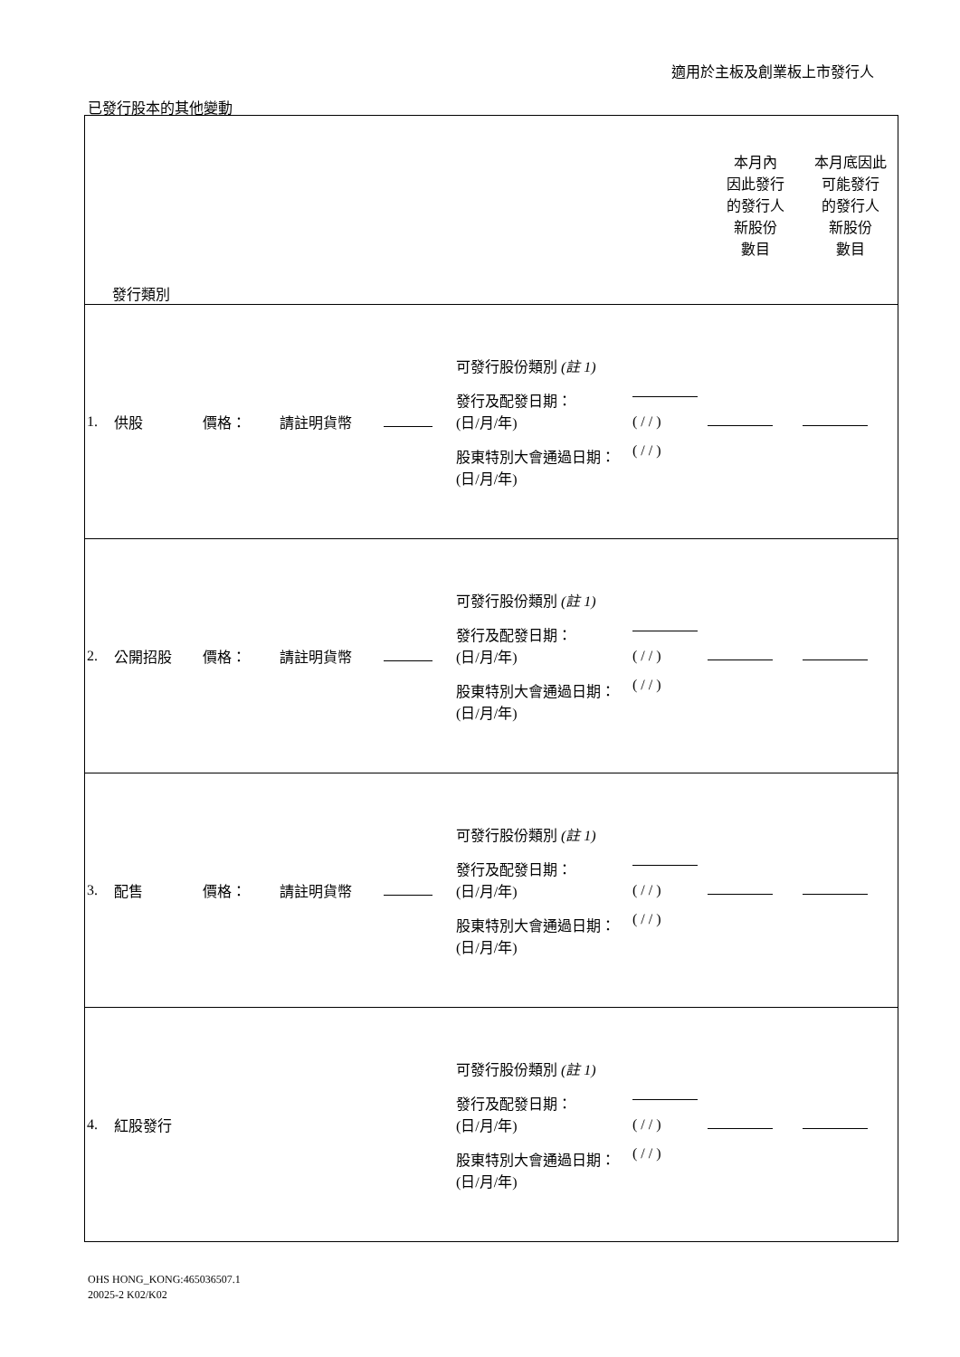適用於主板及創業板上市發行人
已發行股本的其他變動
| 發行類別 | | | | | | | 本月內 因此發行 的發行人 新股份 數目 | 本月底因此 可能發行 的發行人 新股份 數目 |
| 1. | 供股 | 價格： | 請註明貨幣 | | 可發行股份類別 (註 1) 發行及配發日期： (日/月/年) 股東特別大會通過日期： (日/月/年) | ( / / ) ( / / ) | | |
| 2. | 公開招股 | 價格： | 請註明貨幣 | | 可發行股份類別 (註 1) 發行及配發日期： (日/月/年) 股東特別大會通過日期： (日/月/年) | ( / / ) ( / / ) | | |
| 3. | 配售 | 價格： | 請註明貨幣 | | 可發行股份類別 (註 1) 發行及配發日期： (日/月/年) 股東特別大會通過日期： (日/月/年) | ( / / ) ( / / ) | | |
| 4. | 紅股發行 | | | | 可發行股份類別 (註 1) 發行及配發日期： (日/月/年) 股東特別大會通過日期： (日/月/年) | ( / / ) ( / / ) | | |
OHS HONG_KONG:465036507.1
20025-2 K02/K02